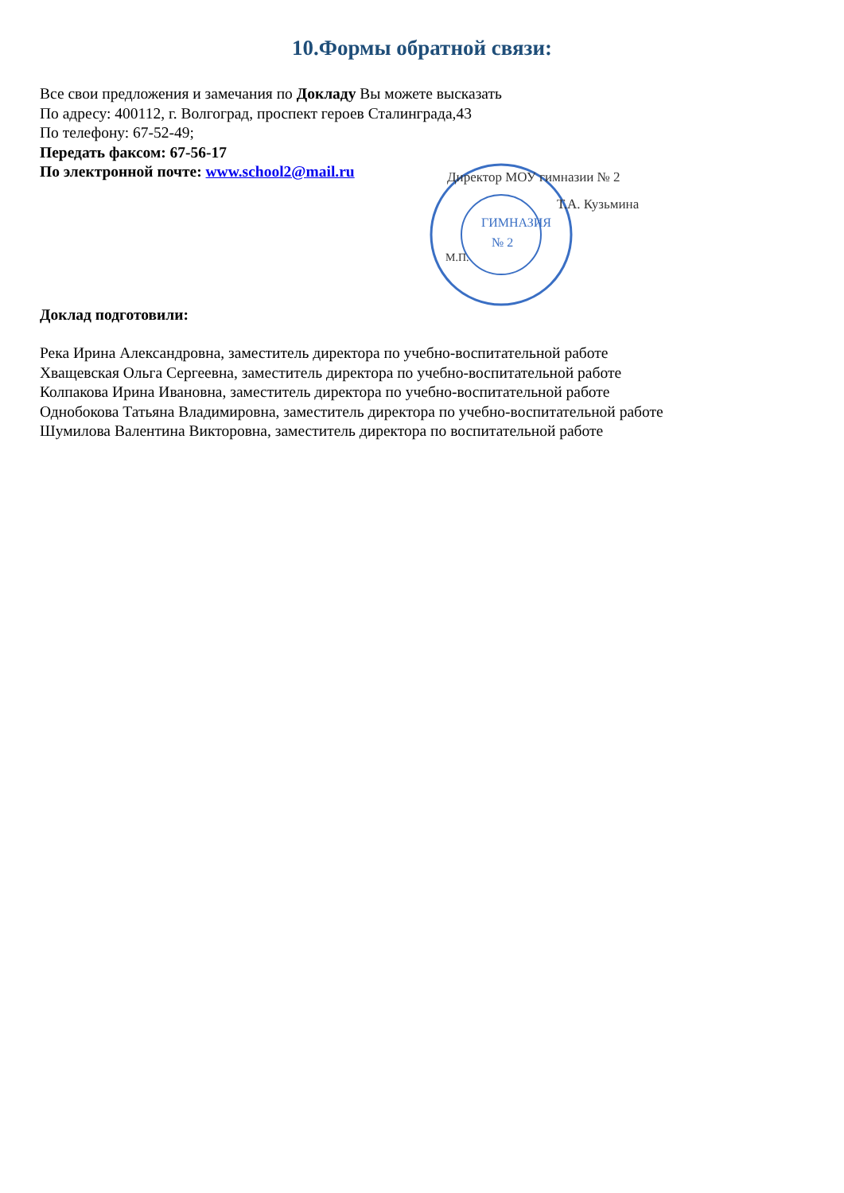10.Формы обратной связи:
Все свои предложения и замечания по Докладу Вы можете высказать
По адресу: 400112, г. Волгоград, проспект героев Сталинграда,43
По телефону: 67-52-49;
Передать факсом: 67-56-17
По электронной почте: www.school2@mail.ru
ГИМНАЗИЯ
№ 2
Директор МОУ гимназии № 2
Т.А. Кузьмина
М.П.
Доклад подготовили:
Река Ирина Александровна, заместитель директора по учебно-воспитательной работе
Хващевская Ольга Сергеевна, заместитель директора по учебно-воспитательной работе
Колпакова Ирина Ивановна, заместитель директора по учебно-воспитательной работе
Однобокова Татьяна Владимировна, заместитель директора по учебно-воспитательной работе
Шумилова Валентина Викторовна, заместитель директора по воспитательной работе